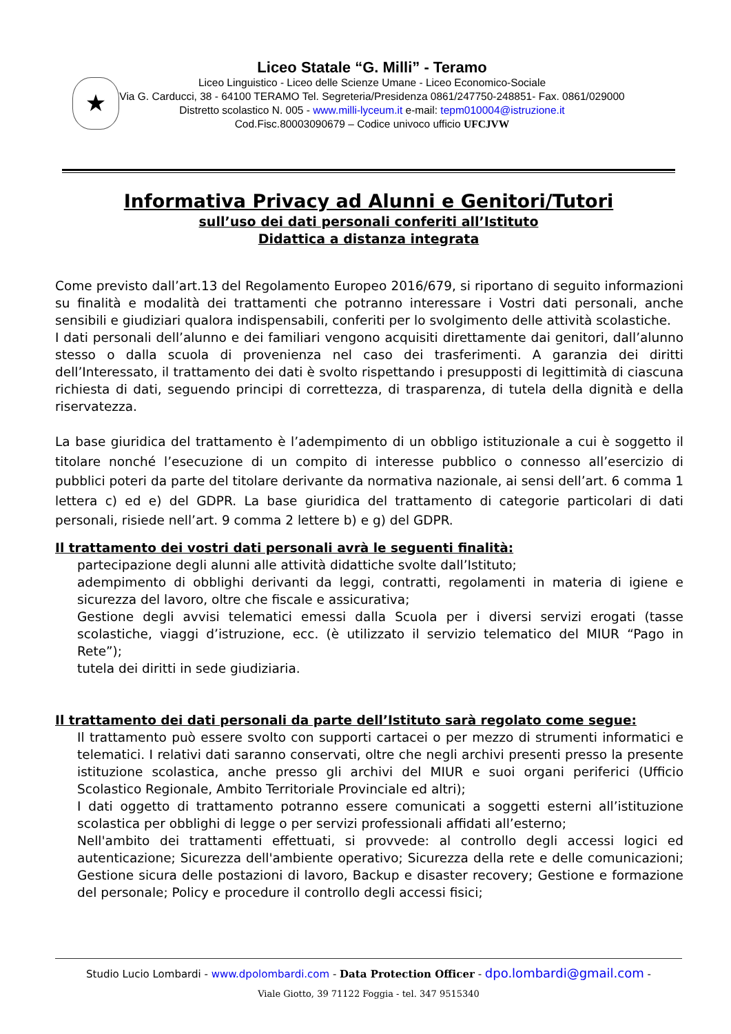★
Liceo Statale “G. Milli” - Teramo
Liceo Linguistico - Liceo delle Scienze Umane - Liceo Economico-Sociale
Via G. Carducci, 38 - 64100 TERAMO Tel. Segreteria/Presidenza 0861/247750-248851- Fax. 0861/029000
Distretto scolastico N. 005 - www.milli-lyceum.it e-mail: tepm010004@istruzione.it
Cod.Fisc.80003090679 – Codice univoco ufficio UFCJVW
Informativa Privacy ad Alunni e Genitori/Tutori
sull’uso dei dati personali conferiti all’Istituto
Didattica a distanza integrata
Come previsto dall’art.13 del Regolamento Europeo 2016/679, si riportano di seguito informazioni su finalità e modalità dei trattamenti che potranno interessare i Vostri dati personali, anche sensibili e giudiziari qualora indispensabili, conferiti per lo svolgimento delle attività scolastiche.
I dati personali dell’alunno e dei familiari vengono acquisiti direttamente dai genitori, dall’alunno stesso o dalla scuola di provenienza nel caso dei trasferimenti. A garanzia dei diritti dell’Interessato, il trattamento dei dati è svolto rispettando i presupposti di legittimità di ciascuna richiesta di dati, seguendo principi di correttezza, di trasparenza, di tutela della dignità e della riservatezza.
La base giuridica del trattamento è l’adempimento di un obbligo istituzionale a cui è soggetto il titolare nonché l’esecuzione di un compito di interesse pubblico o connesso all’esercizio di pubblici poteri da parte del titolare derivante da normativa nazionale, ai sensi dell’art. 6 comma 1 lettera c) ed e) del GDPR. La base giuridica del trattamento di categorie particolari di dati personali, risiede nell’art. 9 comma 2 lettere b) e g) del GDPR.
Il trattamento dei vostri dati personali avrà le seguenti finalità:
partecipazione degli alunni alle attività didattiche svolte dall’Istituto;
adempimento di obblighi derivanti da leggi, contratti, regolamenti in materia di igiene e sicurezza del lavoro, oltre che fiscale e assicurativa;
Gestione degli avvisi telematici emessi dalla Scuola per i diversi servizi erogati (tasse scolastiche, viaggi d’istruzione, ecc. (è utilizzato il servizio telematico del MIUR “Pago in Rete”);
tutela dei diritti in sede giudiziaria.
Il trattamento dei dati personali da parte dell’Istituto sarà regolato come segue:
Il trattamento può essere svolto con supporti cartacei o per mezzo di strumenti informatici e telematici. I relativi dati saranno conservati, oltre che negli archivi presenti presso la presente istituzione scolastica, anche presso gli archivi del MIUR e suoi organi periferici (Ufficio Scolastico Regionale, Ambito Territoriale Provinciale ed altri);
I dati oggetto di trattamento potranno essere comunicati a soggetti esterni all’istituzione scolastica per obblighi di legge o per servizi professionali affidati all’esterno;
Nell'ambito dei trattamenti effettuati, si provvede: al controllo degli accessi logici ed autenticazione; Sicurezza dell'ambiente operativo; Sicurezza della rete e delle comunicazioni; Gestione sicura delle postazioni di lavoro, Backup e disaster recovery; Gestione e formazione del personale; Policy e procedure il controllo degli accessi fisici;
Studio Lucio Lombardi - www.dpolombardi.com - Data Protection Officer - dpo.lombardi@gmail.com -
Viale Giotto, 39 71122 Foggia - tel. 347 9515340